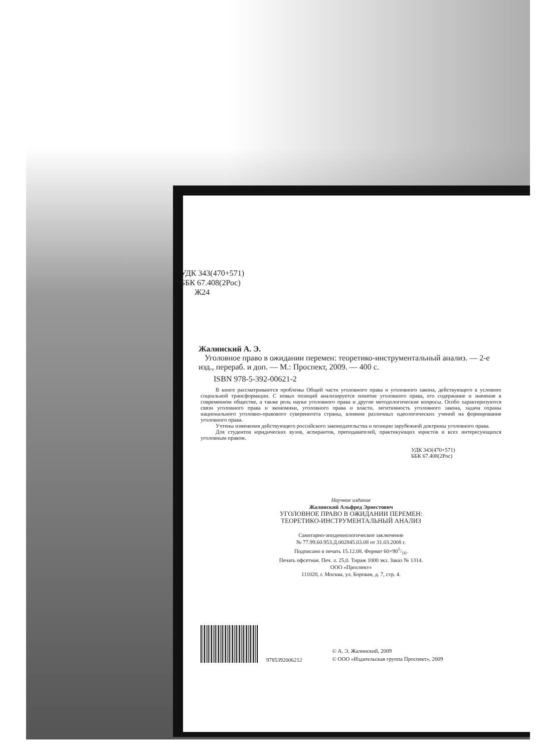УДК 343(470+571)
ББК 67.408(2Рос)
Ж24
Жалинский А. Э.
Уголовное право в ожидании перемен: теоретико-инструментальный анализ. — 2-е изд., перераб. и доп. — М.: Проспект, 2009. — 400 с.
ISBN 978-5-392-00621-2
В книге рассматриваются проблемы Общей части уголовного права и уголовного закона, действующего в условиях социальной трансформации. С новых позиций анализируется понятие уголовного права, его содержание и значение в современном обществе, а также роль науки уголовного права и другие методологические вопросы. Особо характеризуются связи уголовного права и экономики, уголовного права и власти, легитимность уголовного закона, задача охраны национального уголовно-правового суверенитета страны, влияние различных идеологических учений на формирование уголовного права.
Учтены изменения действующего российского законодательства и позиции зарубежной доктрины уголовного права.
Для студентов юридических вузов, аспирантов, преподавателей, практикующих юристов и всех интересующихся уголовным правом.
УДК 343(470+571)
ББК 67.408(2Рос)
Научное издание
Жалинский Альфред Эрнестович
УГОЛОВНОЕ ПРАВО В ОЖИДАНИИ ПЕРЕМЕН:
ТЕОРЕТИКО-ИНСТРУМЕНТАЛЬНЫЙ АНАЛИЗ
Санитарно-эпидемиологическое заключение
№ 77.99.60.953.Д.002845.03.08 от 31.03.2008 г.
Подписано в печать 15.12.08. Формат 60×901/16.
Печать офсетная. Печ. л. 25,0. Тираж 1000 экз. Заказ № 1314.
ООО «Проспект»
111020, г. Москва, ул. Боровая, д. 7, стр. 4.
9785392006212
© А. Э. Жалинский, 2009
© ООО «Издательская группа Проспект», 2009